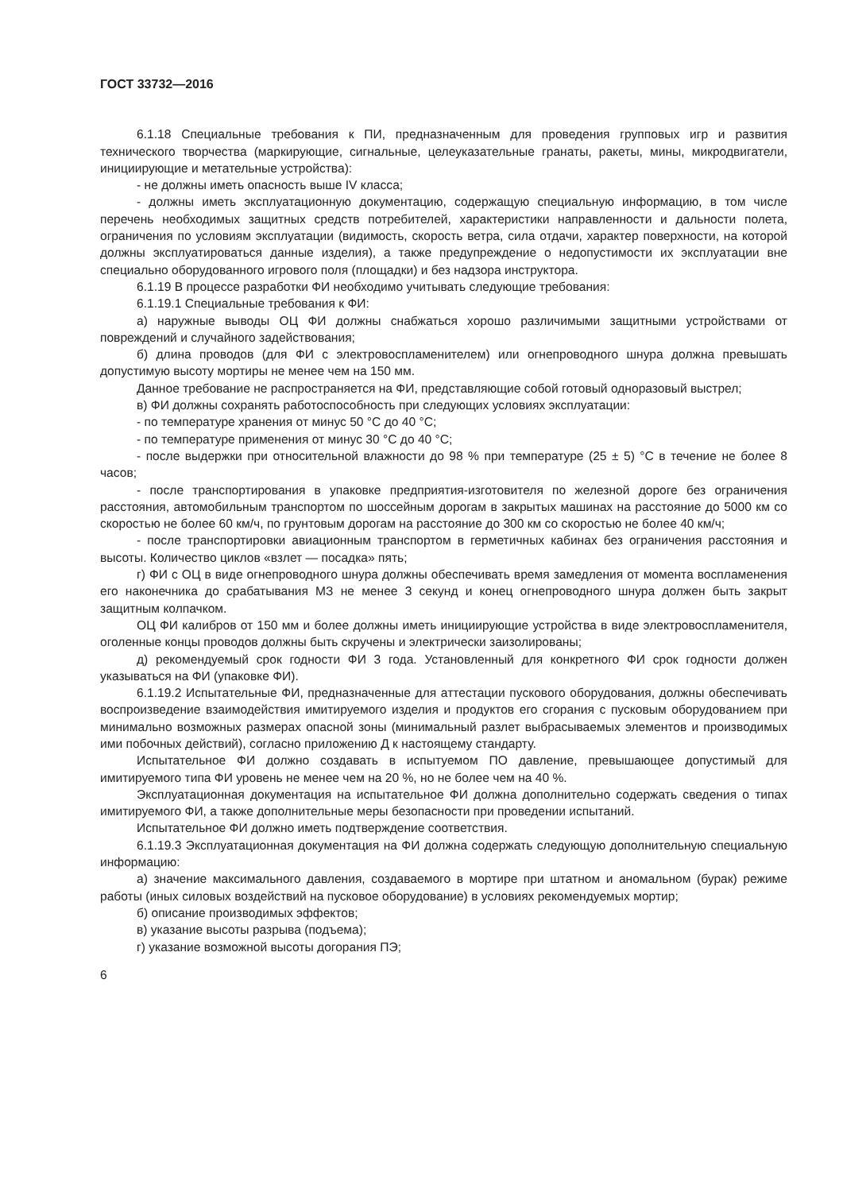ГОСТ 33732—2016
6.1.18 Специальные требования к ПИ, предназначенным для проведения групповых игр и развития технического творчества (маркирующие, сигнальные, целеуказательные гранаты, ракеты, мины, микродвигатели, инициирующие и метательные устройства):
- не должны иметь опасность выше IV класса;
- должны иметь эксплуатационную документацию, содержащую специальную информацию, в том числе перечень необходимых защитных средств потребителей, характеристики направленности и дальности полета, ограничения по условиям эксплуатации (видимость, скорость ветра, сила отдачи, характер поверхности, на которой должны эксплуатироваться данные изделия), а также предупреждение о недопустимости их эксплуатации вне специально оборудованного игрового поля (площадки) и без надзора инструктора.
6.1.19 В процессе разработки ФИ необходимо учитывать следующие требования:
6.1.19.1 Специальные требования к ФИ:
а) наружные выводы ОЦ ФИ должны снабжаться хорошо различимыми защитными устройствами от повреждений и случайного задействования;
б) длина проводов (для ФИ с электровоспламенителем) или огнепроводного шнура должна превышать допустимую высоту мортиры не менее чем на 150 мм.
Данное требование не распространяется на ФИ, представляющие собой готовый одноразовый выстрел;
в) ФИ должны сохранять работоспособность при следующих условиях эксплуатации:
- по температуре хранения от минус 50 °С до 40 °С;
- по температуре применения от минус 30 °С до 40 °С;
- после выдержки при относительной влажности до 98 % при температуре (25 ± 5) °С в течение не более 8 часов;
- после транспортирования в упаковке предприятия-изготовителя по железной дороге без ограничения расстояния, автомобильным транспортом по шоссейным дорогам в закрытых машинах на расстояние до 5000 км со скоростью не более 60 км/ч, по грунтовым дорогам на расстояние до 300 км со скоростью не более 40 км/ч;
- после транспортировки авиационным транспортом в герметичных кабинах без ограничения расстояния и высоты. Количество циклов «взлет — посадка» пять;
г) ФИ с ОЦ в виде огнепроводного шнура должны обеспечивать время замедления от момента воспламенения его наконечника до срабатывания МЗ не менее 3 секунд и конец огнепроводного шнура должен быть закрыт защитным колпачком.
ОЦ ФИ калибров от 150 мм и более должны иметь инициирующие устройства в виде электровоспламенителя, оголенные концы проводов должны быть скручены и электрически заизолированы;
д) рекомендуемый срок годности ФИ 3 года. Установленный для конкретного ФИ срок годности должен указываться на ФИ (упаковке ФИ).
6.1.19.2 Испытательные ФИ, предназначенные для аттестации пускового оборудования, должны обеспечивать воспроизведение взаимодействия имитируемого изделия и продуктов его сгорания с пусковым оборудованием при минимально возможных размерах опасной зоны (минимальный разлет выбрасываемых элементов и производимых ими побочных действий), согласно приложению Д к настоящему стандарту.
Испытательное ФИ должно создавать в испытуемом ПО давление, превышающее допустимый для имитируемого типа ФИ уровень не менее чем на 20 %, но не более чем на 40 %.
Эксплуатационная документация на испытательное ФИ должна дополнительно содержать сведения о типах имитируемого ФИ, а также дополнительные меры безопасности при проведении испытаний.
Испытательное ФИ должно иметь подтверждение соответствия.
6.1.19.3 Эксплуатационная документация на ФИ должна содержать следующую дополнительную специальную информацию:
а) значение максимального давления, создаваемого в мортире при штатном и аномальном (бурак) режиме работы (иных силовых воздействий на пусковое оборудование) в условиях рекомендуемых мортир;
б) описание производимых эффектов;
в) указание высоты разрыва (подъема);
г) указание возможной высоты догорания ПЭ;
6